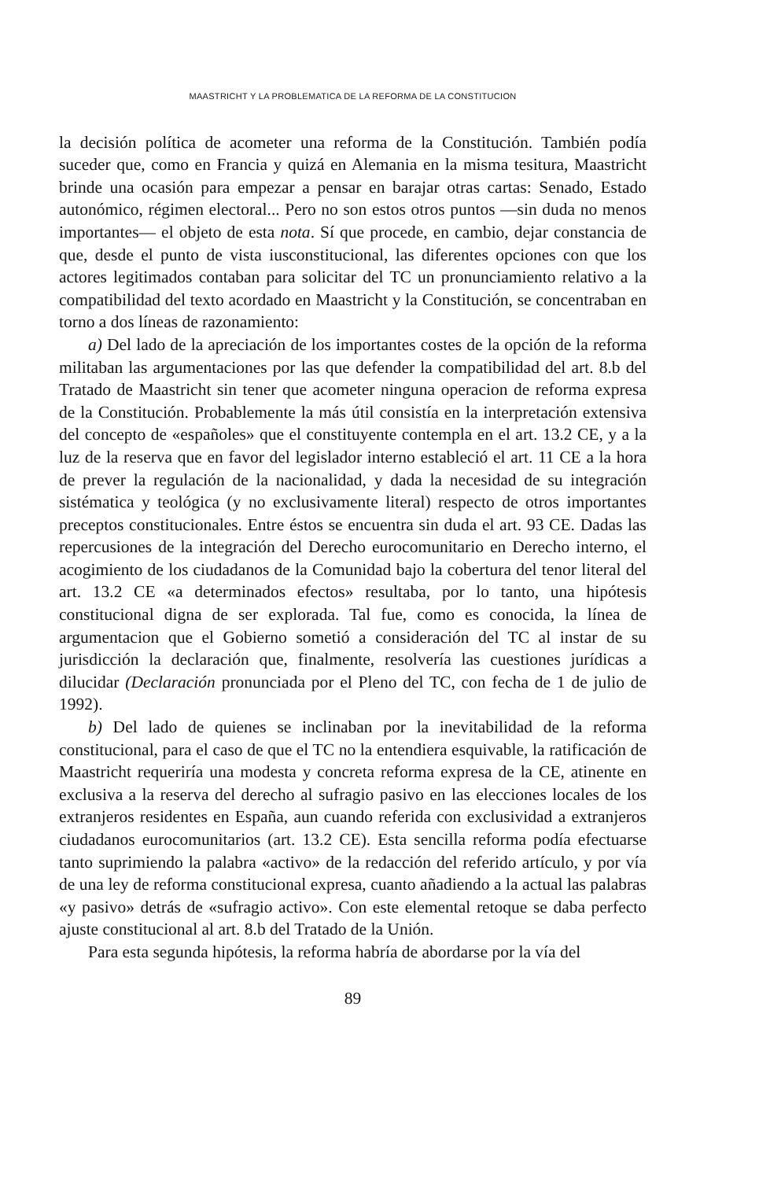MAASTRICHT Y LA PROBLEMATICA DE LA REFORMA DE LA CONSTITUCION
la decisión política de acometer una reforma de la Constitución. También podía suceder que, como en Francia y quizá en Alemania en la misma tesitura, Maastricht brinde una ocasión para empezar a pensar en barajar otras cartas: Senado, Estado autonómico, régimen electoral... Pero no son estos otros puntos —sin duda no menos importantes— el objeto de esta nota. Sí que procede, en cambio, dejar constancia de que, desde el punto de vista iusconstitucional, las diferentes opciones con que los actores legitimados contaban para solicitar del TC un pronunciamiento relativo a la compatibilidad del texto acordado en Maastricht y la Constitución, se concentraban en torno a dos líneas de razonamiento:
a) Del lado de la apreciación de los importantes costes de la opción de la reforma militaban las argumentaciones por las que defender la compatibilidad del art. 8.b del Tratado de Maastricht sin tener que acometer ninguna operacion de reforma expresa de la Constitución. Probablemente la más útil consistía en la interpretación extensiva del concepto de «españoles» que el constituyente contempla en el art. 13.2 CE, y a la luz de la reserva que en favor del legislador interno estableció el art. 11 CE a la hora de prever la regulación de la nacionalidad, y dada la necesidad de su integración sistématica y teológica (y no exclusivamente literal) respecto de otros importantes preceptos constitucionales. Entre éstos se encuentra sin duda el art. 93 CE. Dadas las repercusiones de la integración del Derecho eurocomunitario en Derecho interno, el acogimiento de los ciudadanos de la Comunidad bajo la cobertura del tenor literal del art. 13.2 CE «a determinados efectos» resultaba, por lo tanto, una hipótesis constitucional digna de ser explorada. Tal fue, como es conocida, la línea de argumentacion que el Gobierno sometió a consideración del TC al instar de su jurisdicción la declaración que, finalmente, resolvería las cuestiones jurídicas a dilucidar (Declaración pronunciada por el Pleno del TC, con fecha de 1 de julio de 1992).
b) Del lado de quienes se inclinaban por la inevitabilidad de la reforma constitucional, para el caso de que el TC no la entendiera esquivable, la ratificación de Maastricht requeriría una modesta y concreta reforma expresa de la CE, atinente en exclusiva a la reserva del derecho al sufragio pasivo en las elecciones locales de los extranjeros residentes en España, aun cuando referida con exclusividad a extranjeros ciudadanos eurocomunitarios (art. 13.2 CE). Esta sencilla reforma podía efectuarse tanto suprimiendo la palabra «activo» de la redacción del referido artículo, y por vía de una ley de reforma constitucional expresa, cuanto añadiendo a la actual las palabras «y pasivo» detrás de «sufragio activo». Con este elemental retoque se daba perfecto ajuste constitucional al art. 8.b del Tratado de la Unión.
Para esta segunda hipótesis, la reforma habría de abordarse por la vía del
89